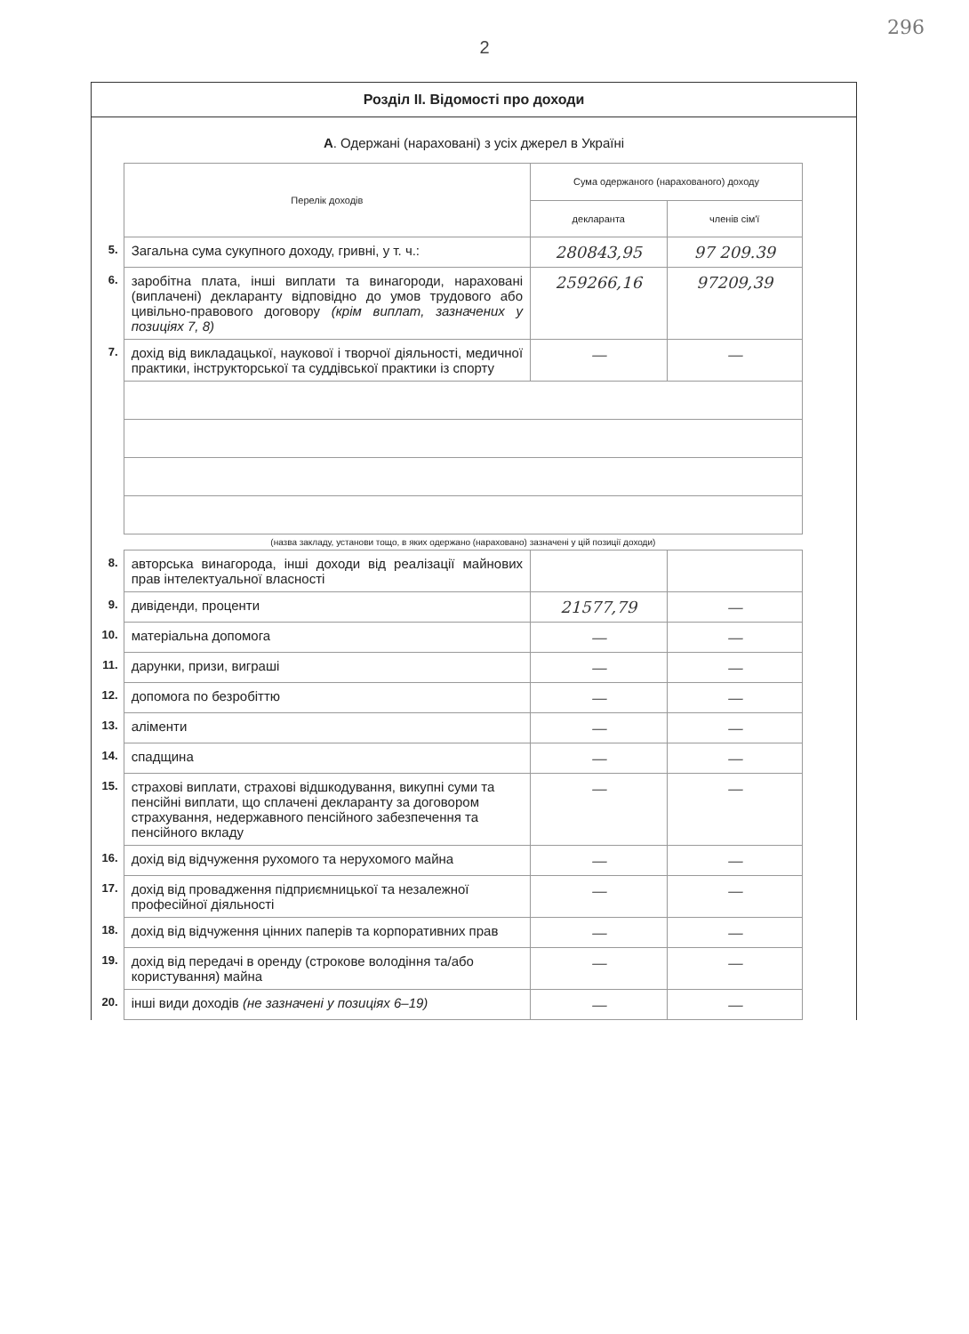296
2
Розділ II. Відомості про доходи
А. Одержані (нараховані) з усіх джерел в Україні
| | Перелік доходів | Сума одержаного (нарахованого) доходу | |
| | | декларанта | членів сім'ї |
| 5. | Загальна сума сукупного доходу, гривні, у т. ч.: | 280843,95 | 97 209.39 |
| 6. | заробітна плата, інші виплати та винагороди, нараховані (виплачені) декларанту відповідно до умов трудового або цивільно-правового договору (крім виплат, зазначених у позиціях 7, 8) | 259266,16 | 97209,39 |
| 7. | дохід від викладацької, наукової і творчої діяльності, медичної практики, інструкторської та суддівської практики із спорту | — | — |
| | (назва закладу, установи тощо, в яких одержано (нараховано) зазначені у цій позиції доходи) | | |
| 8. | авторська винагорода, інші доходи від реалізації майнових прав інтелектуальної власності | | |
| 9. | дивіденди, проценти | 21577,79 | — |
| 10. | матеріальна допомога | — | — |
| 11. | дарунки, призи, виграші | — | — |
| 12. | допомога по безробіттю | — | — |
| 13. | аліменти | — | — |
| 14. | спадщина | — | — |
| 15. | страхові виплати, страхові відшкодування, викупні суми та пенсійні виплати, що сплачені декларанту за договором страхування, недержавного пенсійного забезпечення та пенсійного вкладу | — | — |
| 16. | дохід від відчуження рухомого та нерухомого майна | — | — |
| 17. | дохід від провадження підприємницької та незалежної професійної діяльності | — | — |
| 18. | дохід від відчуження цінних паперів та корпоративних прав | — | — |
| 19. | дохід від передачі в оренду (строкове володіння та/або користування) майна | — | — |
| 20. | інші види доходів (не зазначені у позиціях 6–19) | — | — |